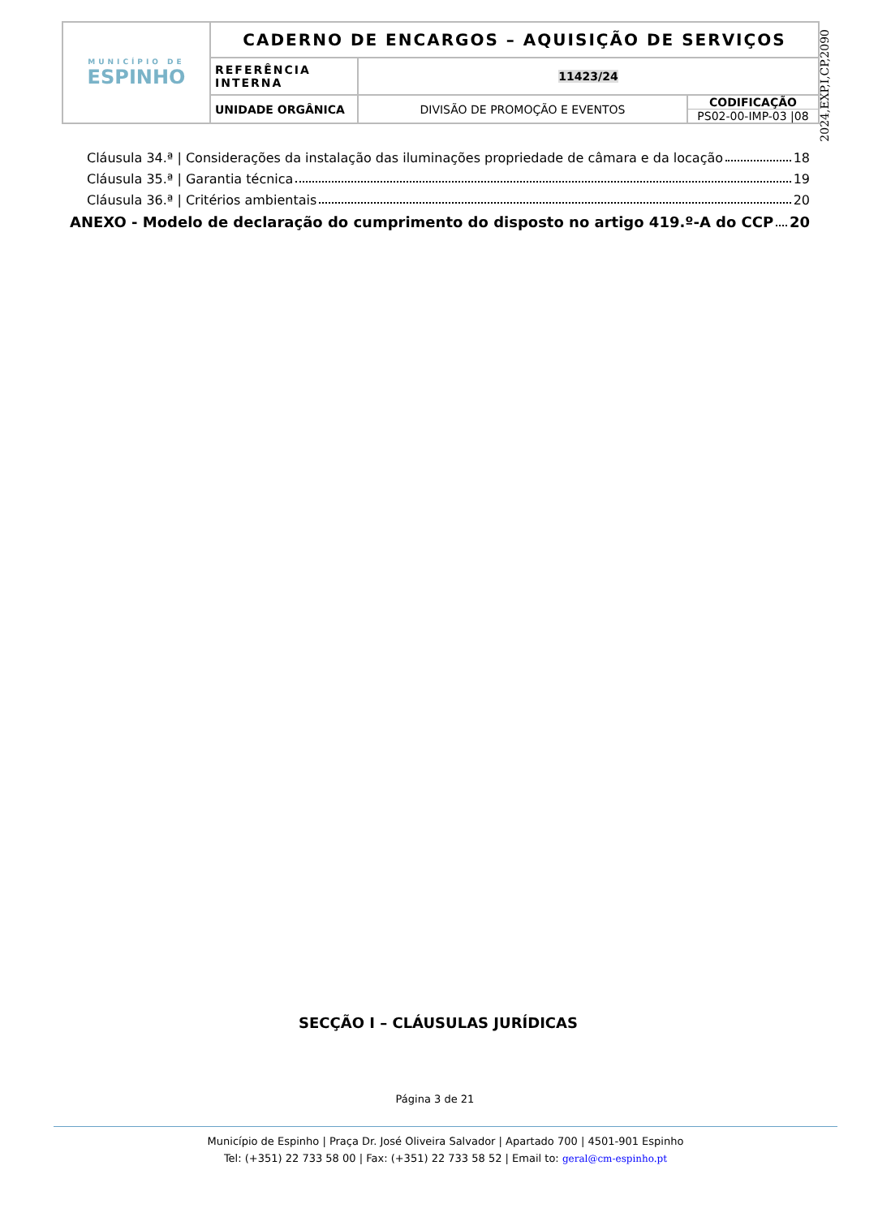| MUNICÍPIO DE ESPINHO | CADERNO DE ENCARGOS – AQUISIÇÃO DE SERVIÇOS | | |
| | REFERÊNCIA INTERNA | 11423/24 | |
| | UNIDADE ORGÂNICA | DIVISÃO DE PROMOÇÃO E EVENTOS | CODIFICAÇÃO PS02-00-IMP-03 /08 |
2024,EXP,I,CP,2090
Cláusula 34.ª | Considerações da instalação das iluminações propriedade de câmara e da locação 18
Cláusula 35.ª | Garantia técnica 19
Cláusula 36.ª | Critérios ambientais 20
ANEXO - Modelo de declaração do cumprimento do disposto no artigo 419.º-A do CCP 20
SECÇÃO I – CLÁUSULAS JURÍDICAS
Página 3 de 21
Município de Espinho | Praça Dr. José Oliveira Salvador | Apartado 700 | 4501-901 Espinho
Tel: (+351) 22 733 58 00 | Fax: (+351) 22 733 58 52 | Email to: geral@cm-espinho.pt